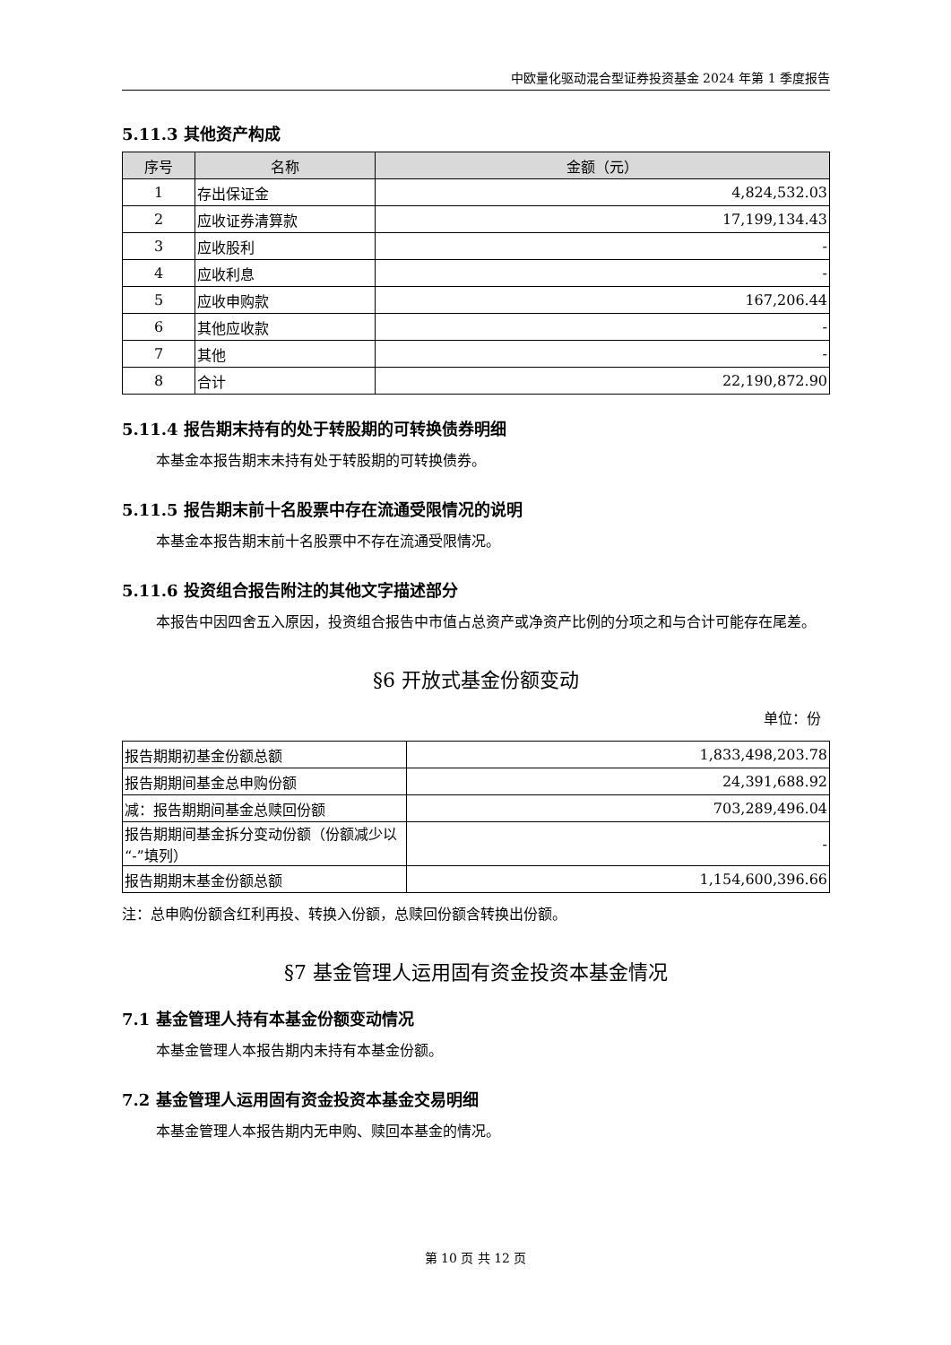中欧量化驱动混合型证券投资基金 2024 年第 1 季度报告
5.11.3 其他资产构成
| 序号 | 名称 | 金额（元） |
| --- | --- | --- |
| 1 | 存出保证金 | 4,824,532.03 |
| 2 | 应收证券清算款 | 17,199,134.43 |
| 3 | 应收股利 | - |
| 4 | 应收利息 | - |
| 5 | 应收申购款 | 167,206.44 |
| 6 | 其他应收款 | - |
| 7 | 其他 | - |
| 8 | 合计 | 22,190,872.90 |
5.11.4 报告期末持有的处于转股期的可转换债券明细
本基金本报告期末未持有处于转股期的可转换债券。
5.11.5 报告期末前十名股票中存在流通受限情况的说明
本基金本报告期末前十名股票中不存在流通受限情况。
5.11.6 投资组合报告附注的其他文字描述部分
本报告中因四舍五入原因，投资组合报告中市值占总资产或净资产比例的分项之和与合计可能存在尾差。
§6 开放式基金份额变动
单位：份
| 报告期期初基金份额总额 | 1,833,498,203.78 |
| 报告期期间基金总申购份额 | 24,391,688.92 |
| 减：报告期期间基金总赎回份额 | 703,289,496.04 |
| 报告期期间基金拆分变动份额（份额减少以“-”填列） | - |
| 报告期期末基金份额总额 | 1,154,600,396.66 |
注：总申购份额含红利再投、转换入份额，总赎回份额含转换出份额。
§7 基金管理人运用固有资金投资本基金情况
7.1 基金管理人持有本基金份额变动情况
本基金管理人本报告期内未持有本基金份额。
7.2 基金管理人运用固有资金投资本基金交易明细
本基金管理人本报告期内无申购、赎回本基金的情况。
第 10 页 共 12 页